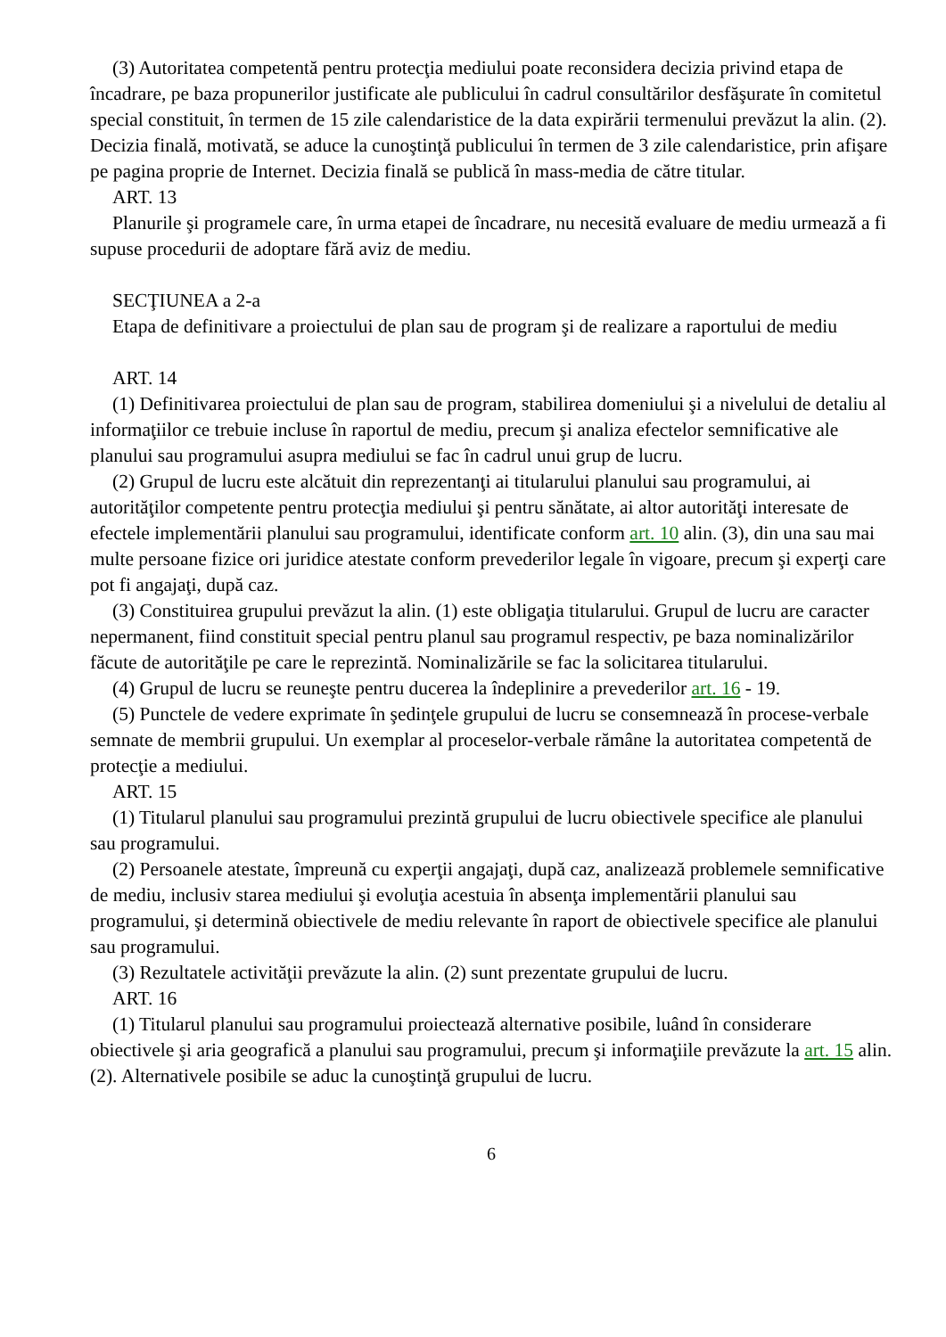(3) Autoritatea competentă pentru protecţia mediului poate reconsidera decizia privind etapa de încadrare, pe baza propunerilor justificate ale publicului în cadrul consultărilor desfăşurate în comitetul special constituit, în termen de 15 zile calendaristice de la data expirării termenului prevăzut la alin. (2). Decizia finală, motivată, se aduce la cunoştinţă publicului în termen de 3 zile calendaristice, prin afişare pe pagina proprie de Internet. Decizia finală se publică în mass-media de către titular.
ART. 13
Planurile şi programele care, în urma etapei de încadrare, nu necesită evaluare de mediu urmează a fi supuse procedurii de adoptare fără aviz de mediu.
SECŢIUNEA a 2-a
Etapa de definitivare a proiectului de plan sau de program şi de realizare a raportului de mediu
ART. 14
(1) Definitivarea proiectului de plan sau de program, stabilirea domeniului şi a nivelului de detaliu al informaţiilor ce trebuie incluse în raportul de mediu, precum şi analiza efectelor semnificative ale planului sau programului asupra mediului se fac în cadrul unui grup de lucru.
(2) Grupul de lucru este alcătuit din reprezentanţi ai titularului planului sau programului, ai autorităţilor competente pentru protecţia mediului şi pentru sănătate, ai altor autorităţi interesate de efectele implementării planului sau programului, identificate conform art. 10 alin. (3), din una sau mai multe persoane fizice ori juridice atestate conform prevederilor legale în vigoare, precum şi experţi care pot fi angajaţi, după caz.
(3) Constituirea grupului prevăzut la alin. (1) este obligaţia titularului. Grupul de lucru are caracter nepermanent, fiind constituit special pentru planul sau programul respectiv, pe baza nominalizărilor făcute de autorităţile pe care le reprezintă. Nominalizările se fac la solicitarea titularului.
(4) Grupul de lucru se reuneşte pentru ducerea la îndeplinire a prevederilor art. 16 - 19.
(5) Punctele de vedere exprimate în şedinţele grupului de lucru se consemnează în procese-verbale semnate de membrii grupului. Un exemplar al proceselor-verbale rămâne la autoritatea competentă de protecţie a mediului.
ART. 15
(1) Titularul planului sau programului prezintă grupului de lucru obiectivele specifice ale planului sau programului.
(2) Persoanele atestate, împreună cu experţii angajaţi, după caz, analizează problemele semnificative de mediu, inclusiv starea mediului şi evoluţia acestuia în absenţa implementării planului sau programului, şi determină obiectivele de mediu relevante în raport de obiectivele specifice ale planului sau programului.
(3) Rezultatele activităţii prevăzute la alin. (2) sunt prezentate grupului de lucru.
ART. 16
(1) Titularul planului sau programului proiectează alternative posibile, luând în considerare obiectivele şi aria geografică a planului sau programului, precum şi informaţiile prevăzute la art. 15 alin. (2). Alternativele posibile se aduc la cunoştinţă grupului de lucru.
6